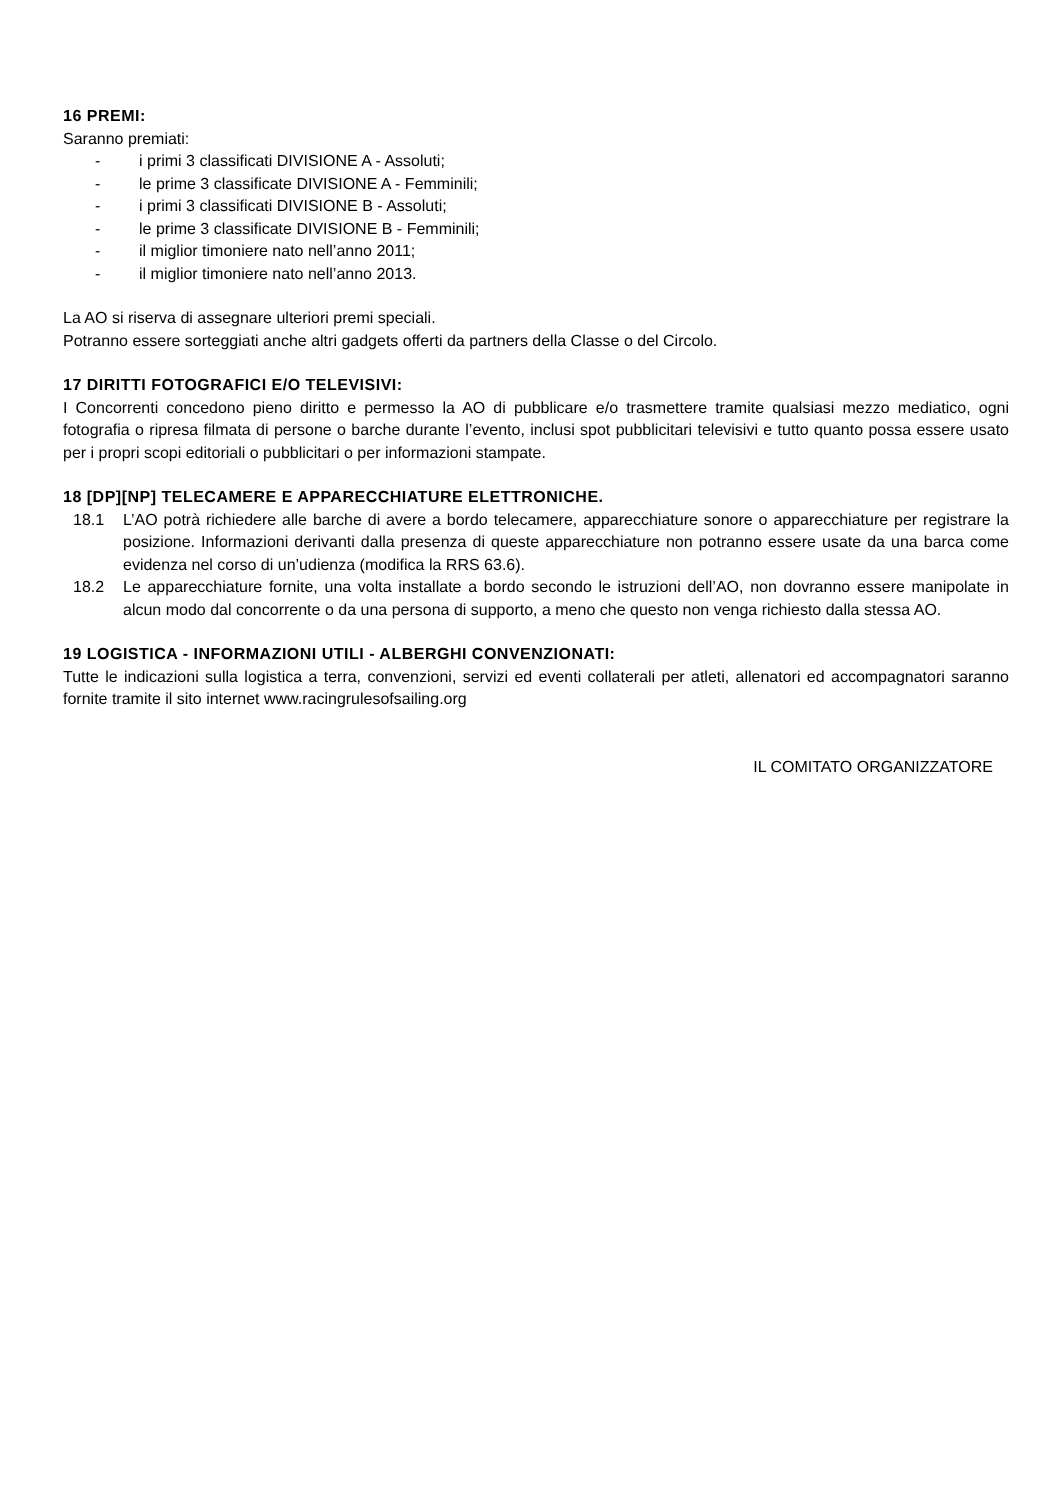16 PREMI:
Saranno premiati:
- i primi 3 classificati DIVISIONE A - Assoluti;
- le prime 3 classificate DIVISIONE A - Femminili;
- i primi 3 classificati DIVISIONE B - Assoluti;
- le prime 3 classificate DIVISIONE B - Femminili;
- il miglior timoniere nato nell’anno 2011;
- il miglior timoniere nato nell’anno 2013.
La AO si riserva di assegnare ulteriori premi speciali.
Potranno essere sorteggiati anche altri gadgets offerti da partners della Classe o del Circolo.
17 DIRITTI FOTOGRAFICI E/O TELEVISIVI:
I Concorrenti concedono pieno diritto e permesso la AO di pubblicare e/o trasmettere tramite qualsiasi mezzo mediatico, ogni fotografia o ripresa filmata di persone o barche durante l’evento, inclusi spot pubblicitari televisivi e tutto quanto possa essere usato per i propri scopi editoriali o pubblicitari o per informazioni stampate.
18 [DP][NP] TELECAMERE E APPARECCHIATURE ELETTRONICHE.
18.1 L’AO potrà richiedere alle barche di avere a bordo telecamere, apparecchiature sonore o apparecchiature per registrare la posizione. Informazioni derivanti dalla presenza di queste apparecchiature non potranno essere usate da una barca come evidenza nel corso di un’udienza (modifica la RRS 63.6).
18.2 Le apparecchiature fornite, una volta installate a bordo secondo le istruzioni dell’AO, non dovranno essere manipolate in alcun modo dal concorrente o da una persona di supporto, a meno che questo non venga richiesto dalla stessa AO.
19 LOGISTICA - INFORMAZIONI UTILI - ALBERGHI CONVENZIONATI:
Tutte le indicazioni sulla logistica a terra, convenzioni, servizi ed eventi collaterali per atleti, allenatori ed accompagnatori saranno fornite tramite il sito internet www.racingrulesofsailing.org
IL COMITATO ORGANIZZATORE